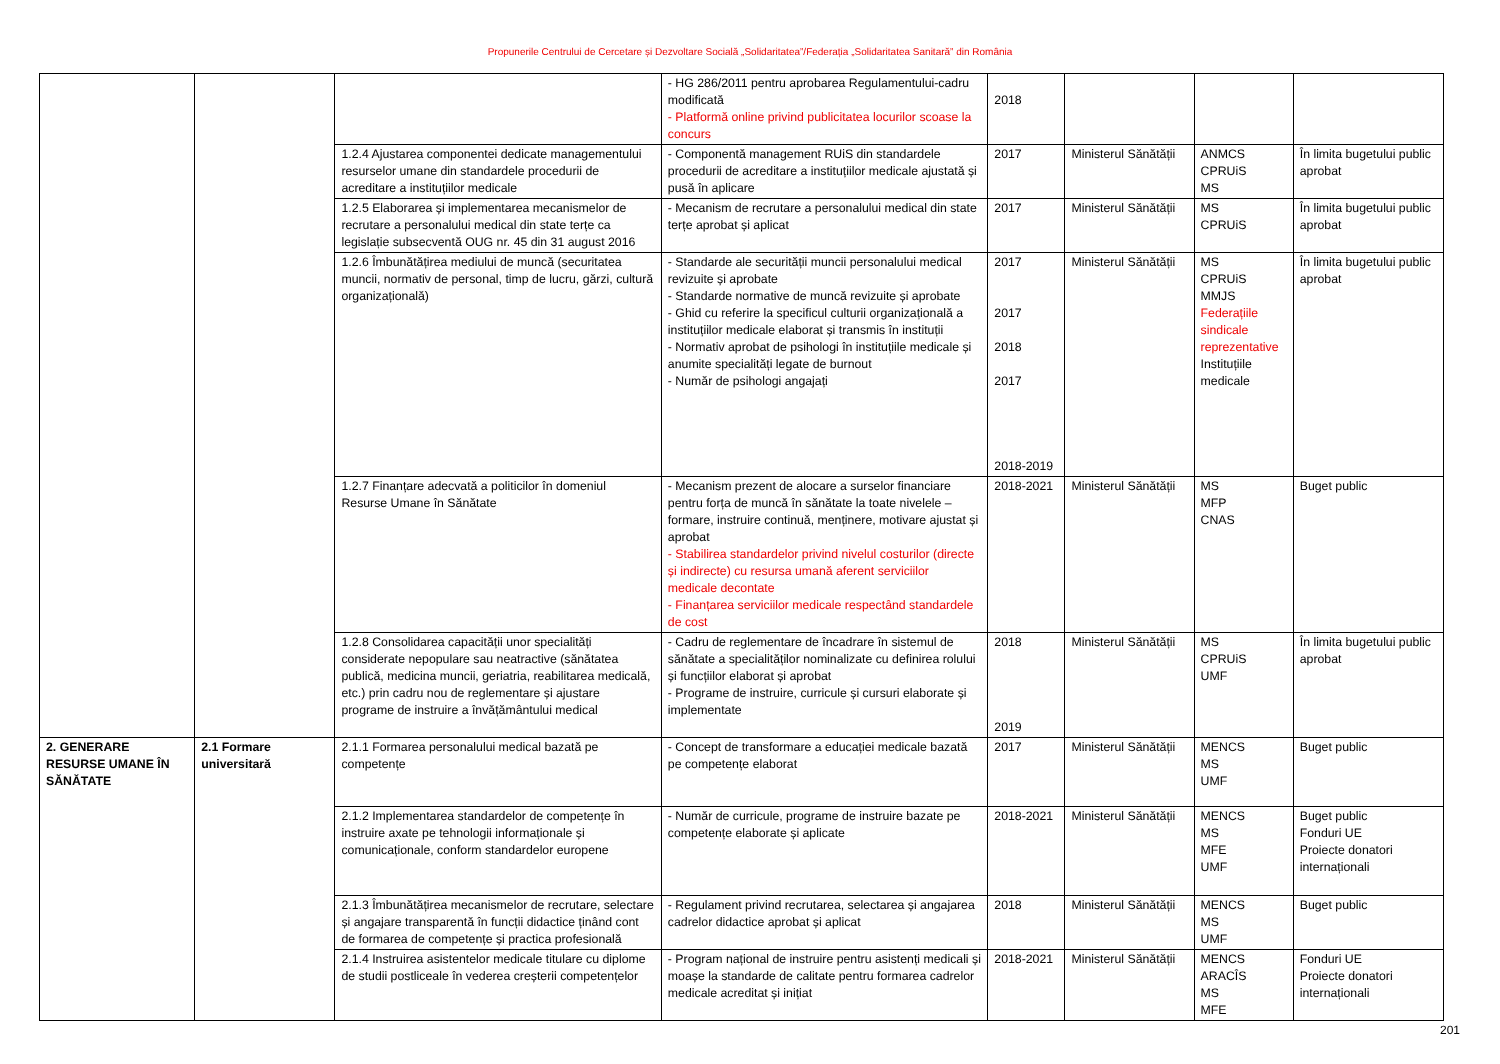Propunerile Centrului de Cercetare și Dezvoltare Socială „Solidaritatea”/Federația „Solidaritatea Sanitară” din România
| | | | - HG 286/2011 pentru aprobarea Regulamentului-cadru modificată - Platformă online privind publicitatea locurilor scoase la concurs | 2018 | | | |
| | | 1.2.4 Ajustarea componentei dedicate managementului resurselor umane din standardele procedurii de acreditare a instituțiilor medicale | - Componentă management RUiS din standardele procedurii de acreditare a instituțiilor medicale ajustată și pusă în aplicare | 2017 | Ministerul Sănătății | ANMCS CPRUiS MS | În limita bugetului public aprobat |
| | | 1.2.5 Elaborarea și implementarea mecanismelor de recrutare a personalului medical din state terțe ca legislație subsecventă OUG nr. 45 din 31 august 2016 | - Mecanism de recrutare a personalului medical din state terțe aprobat și aplicat | 2017 | Ministerul Sănătății | MS CPRUiS | În limita bugetului public aprobat |
| | | 1.2.6 Îmbunătățirea mediului de muncă (securitatea muncii, normativ de personal, timp de lucru, gărzi, cultură organizațională) | - Standarde ale securității muncii personalului medical revizuite și aprobate - Standarde normative de muncă revizuite și aprobate - Ghid cu referire la specificul culturii organizațională a instituțiilor medicale elaborat și transmis în instituții - Normativ aprobat de psihologi în instituțiile medicale și anumite specialități legate de burnout - Număr de psihologi angajați | 2017 2017 2018 2017 2018-2019 | Ministerul Sănătății | MS CPRUiS MMJS Federațiile sindicale reprezentative Instituțiile medicale | În limita bugetului public aprobat |
| | | 1.2.7 Finanțare adecvată a politicilor în domeniul Resurse Umane în Sănătate | - Mecanism prezent de alocare a surselor financiare pentru forța de muncă în sănătate la toate nivelele – formare, instruire continuă, menținere, motivare ajustat și aprobat - Stabilirea standardelor privind nivelul costurilor (directe și indirecte) cu resursa umană aferent serviciilor medicale decontate - Finanțarea serviciilor medicale respectând standardele de cost | 2018-2021 | Ministerul Sănătății | MS MFP CNAS | Buget public |
| | | 1.2.8 Consolidarea capacității unor specialități considerate nepopulare sau neatractive (sănătatea publică, medicina muncii, geriatria, reabilitarea medicală, etc.) prin cadru nou de reglementare și ajustare programe de instruire a învățământului medical | - Cadru de reglementare de încadrare în sistemul de sănătate a specialităților nominalizate cu definirea rolului și funcțiilor elaborat și aprobat - Programe de instruire, curricule și cursuri elaborate și implementate | 2018 2019 | Ministerul Sănătății | MS CPRUiS UMF | În limita bugetului public aprobat |
| 2. GENERARE RESURSE UMANE ÎN SĂNĂTATE | 2.1 Formare universitară | 2.1.1 Formarea personalului medical bazată pe competențe | - Concept de transformare a educației medicale bazată pe competențe elaborat | 2017 | Ministerul Sănătății | MENCS MS UMF | Buget public |
| | | 2.1.2 Implementarea standardelor de competențe în instruire axate pe tehnologii informaționale și comunicaționale, conform standardelor europene | - Număr de curricule, programe de instruire bazate pe competențe elaborate și aplicate | 2018-2021 | Ministerul Sănătății | MENCS MS MFE UMF | Buget public Fonduri UE Proiecte donatori internaționali |
| | | 2.1.3 Îmbunătățirea mecanismelor de recrutare, selectare și angajare transparentă în funcții didactice ținând cont de formarea de competențe și practica profesională | - Regulament privind recrutarea, selectarea și angajarea cadrelor didactice aprobat și aplicat | 2018 | Ministerul Sănătății | MENCS MS UMF | Buget public |
| | | 2.1.4 Instruirea asistentelor medicale titulare cu diplome de studii postliceale în vederea creșterii competențelor | - Program național de instruire pentru asistenți medicali și moașe la standarde de calitate pentru formarea cadrelor medicale acreditat și inițiat | 2018-2021 | Ministerul Sănătății | MENCS ARACÎS MS MFE | Fonduri UE Proiecte donatori internaționali |
201